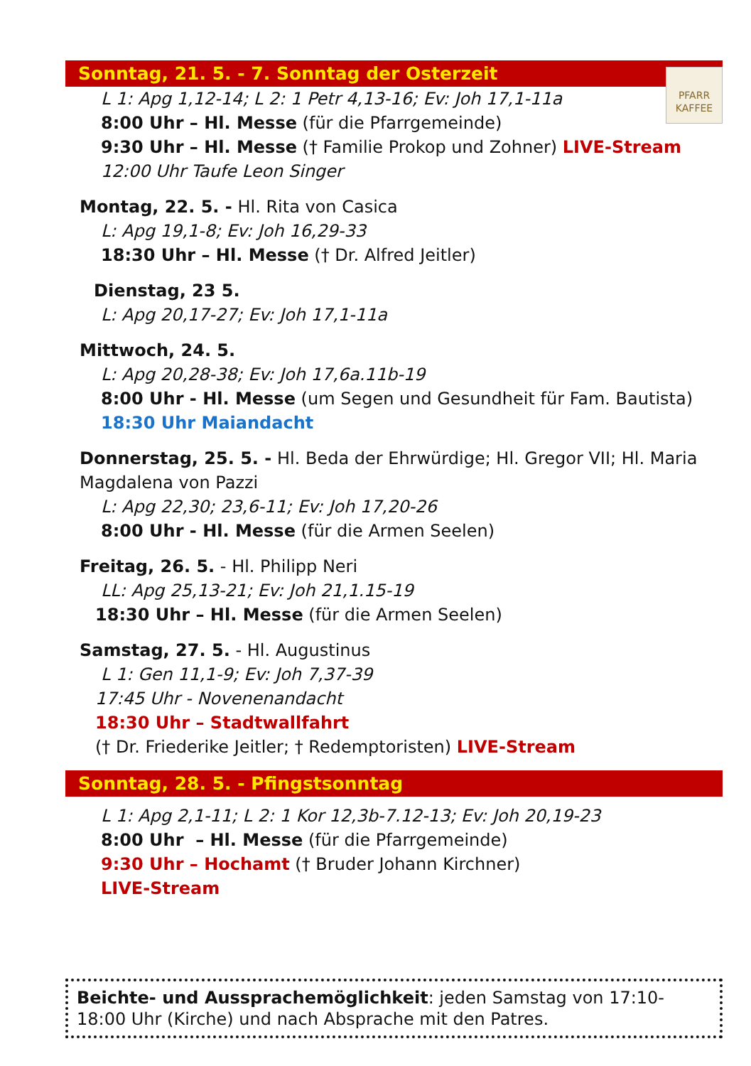Sonntag, 21. 5. - 7. Sonntag der Osterzeit
PFARR KAFFEE
L 1: Apg 1,12-14; L 2: 1 Petr 4,13-16; Ev: Joh 17,1-11a
8:00 Uhr – Hl. Messe (für die Pfarrgemeinde)
9:30 Uhr – Hl. Messe († Familie Prokop und Zohner) LIVE-Stream
12:00 Uhr Taufe Leon Singer
Montag, 22. 5. - Hl. Rita von Casica
L: Apg 19,1-8; Ev: Joh 16,29-33
18:30 Uhr – Hl. Messe († Dr. Alfred Jeitler)
Dienstag, 23 5.
L: Apg 20,17-27; Ev: Joh 17,1-11a
Mittwoch, 24. 5.
L: Apg 20,28-38; Ev: Joh 17,6a.11b-19
8:00 Uhr - Hl. Messe (um Segen und Gesundheit für Fam. Bautista)
18:30 Uhr Maiandacht
Donnerstag, 25. 5. - Hl. Beda der Ehrwürdige; Hl. Gregor VII; Hl. Maria Magdalena von Pazzi
L: Apg 22,30; 23,6-11; Ev: Joh 17,20-26
8:00 Uhr - Hl. Messe (für die Armen Seelen)
Freitag, 26. 5. - Hl. Philipp Neri
LL: Apg 25,13-21; Ev: Joh 21,1.15-19
18:30 Uhr – Hl. Messe (für die Armen Seelen)
Samstag, 27. 5. - Hl. Augustinus
L 1: Gen 11,1-9; Ev: Joh 7,37-39
17:45 Uhr - Novenenandacht
18:30 Uhr – Stadtwallfahrt
(† Dr. Friederike Jeitler; † Redemptoristen) LIVE-Stream
Sonntag, 28. 5. - Pfingstsonntag
L 1: Apg 2,1-11; L 2: 1 Kor 12,3b-7.12-13; Ev: Joh 20,19-23
8:00 Uhr – Hl. Messe (für die Pfarrgemeinde)
9:30 Uhr – Hochamt († Bruder Johann Kirchner)
LIVE-Stream
Beichte- und Aussprachemöglichkeit: jeden Samstag von 17:10-18:00 Uhr (Kirche) und nach Absprache mit den Patres.